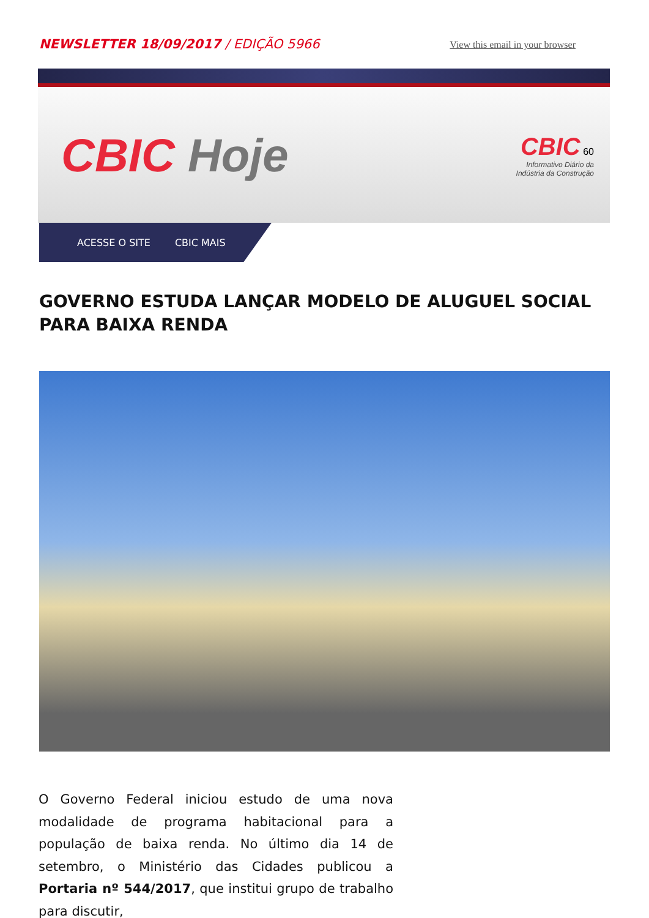NEWSLETTER 18/09/2017 / EDIÇÃO 5966
View this email in your browser
CBIC Hoje
CBIC 60
Informativo Diário da
Indústria da Construção
ACESSE O SITE CBIC MAIS
GOVERNO ESTUDA LANÇAR MODELO DE ALUGUEL SOCIAL PARA BAIXA RENDA
O Governo Federal iniciou estudo de uma nova modalidade de programa habitacional para a população de baixa renda. No último dia 14 de setembro, o Ministério das Cidades publicou a Portaria nº 544/2017, que institui grupo de trabalho para discutir,